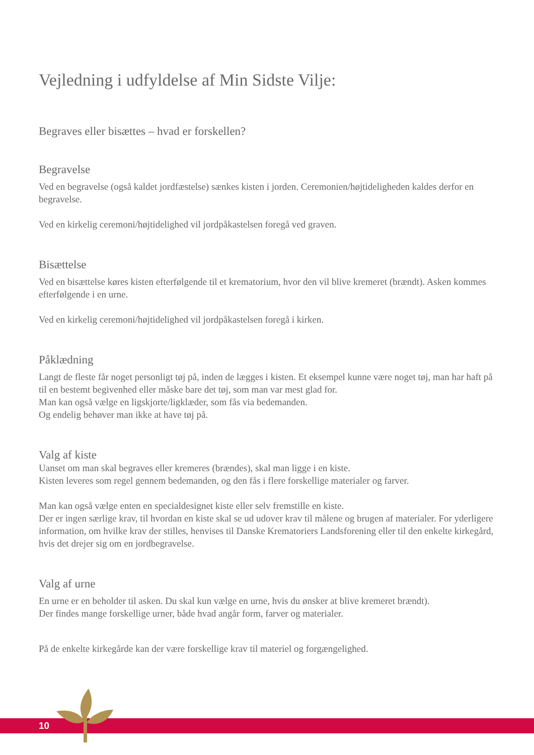Vejledning i udfyldelse af Min Sidste Vilje:
Begraves eller bisættes – hvad er forskellen?
Begravelse
Ved en begravelse (også kaldet jordfæstelse) sænkes kisten i jorden. Ceremonien/højtideligheden kaldes derfor en begravelse.
Ved en kirkelig ceremoni/højtidelighed vil jordpåkastelsen foregå ved graven.
Bisættelse
Ved en bisættelse køres kisten efterfølgende til et krematorium, hvor den vil blive kremeret (brændt). Asken kommes efterfølgende i en urne.
Ved en kirkelig ceremoni/højtidelighed vil jordpåkastelsen foregå i kirken.
Påklædning
Langt de fleste får noget personligt tøj på, inden de lægges i kisten. Et eksempel kunne være noget tøj, man har haft på til en bestemt begivenhed eller måske bare det tøj, som man var mest glad for.
Man kan også vælge en ligskjorte/ligklæder, som fås via bedemanden.
Og endelig behøver man ikke at have tøj på.
Valg af kiste
Uanset om man skal begraves eller kremeres (brændes), skal man ligge i en kiste.
Kisten leveres som regel gennem bedemanden, og den fås i flere forskellige materialer og farver.
Man kan også vælge enten en specialdesignet kiste eller selv fremstille en kiste.
Der er ingen særlige krav, til hvordan en kiste skal se ud udover krav til målene og brugen af materialer. For yderligere information, om hvilke krav der stilles, henvises til Danske Krematoriers Landsforening eller til den enkelte kirkegård, hvis det drejer sig om en jordbegravelse.
Valg af urne
En urne er en beholder til asken. Du skal kun vælge en urne, hvis du ønsker at blive kremeret brændt).
Der findes mange forskellige urner, både hvad angår form, farver og materialer.
På de enkelte kirkegårde kan der være forskellige krav til materiel og forgængelighed.
10